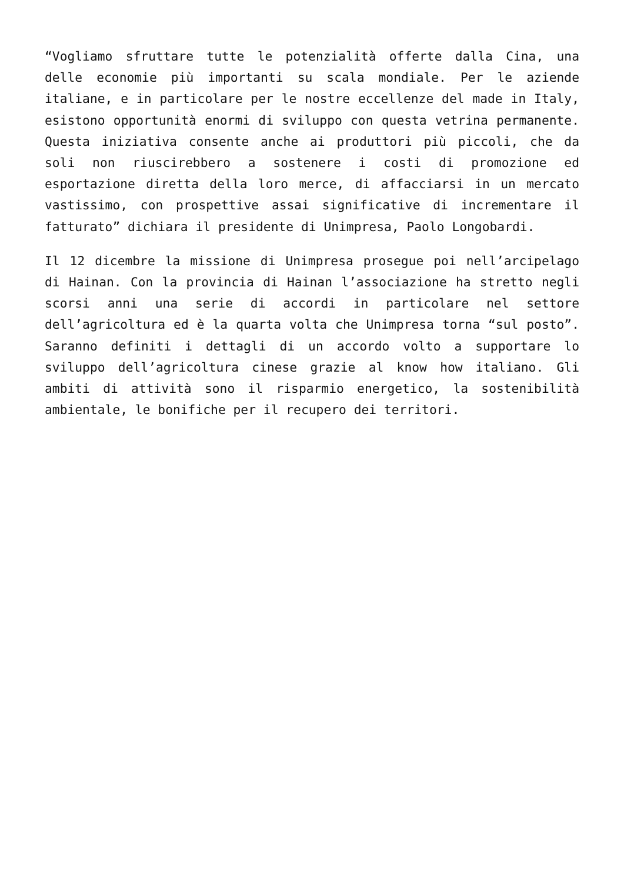“Vogliamo sfruttare tutte le potenzialità offerte dalla Cina, una delle economie più importanti su scala mondiale. Per le aziende italiane, e in particolare per le nostre eccellenze del made in Italy, esistono opportunità enormi di sviluppo con questa vetrina permanente. Questa iniziativa consente anche ai produttori più piccoli, che da soli non riuscirebbero a sostenere i costi di promozione ed esportazione diretta della loro merce, di affacciarsi in un mercato vastissimo, con prospettive assai significative di incrementare il fatturato” dichiara il presidente di Unimpresa, Paolo Longobardi.
Il 12 dicembre la missione di Unimpresa prosegue poi nell’arcipelago di Hainan. Con la provincia di Hainan l’associazione ha stretto negli scorsi anni una serie di accordi in particolare nel settore dell’agricoltura ed è la quarta volta che Unimpresa torna “sul posto”. Saranno definiti i dettagli di un accordo volto a supportare lo sviluppo dell’agricoltura cinese grazie al know how italiano. Gli ambiti di attività sono il risparmio energetico, la sostenibilità ambientale, le bonifiche per il recupero dei territori.